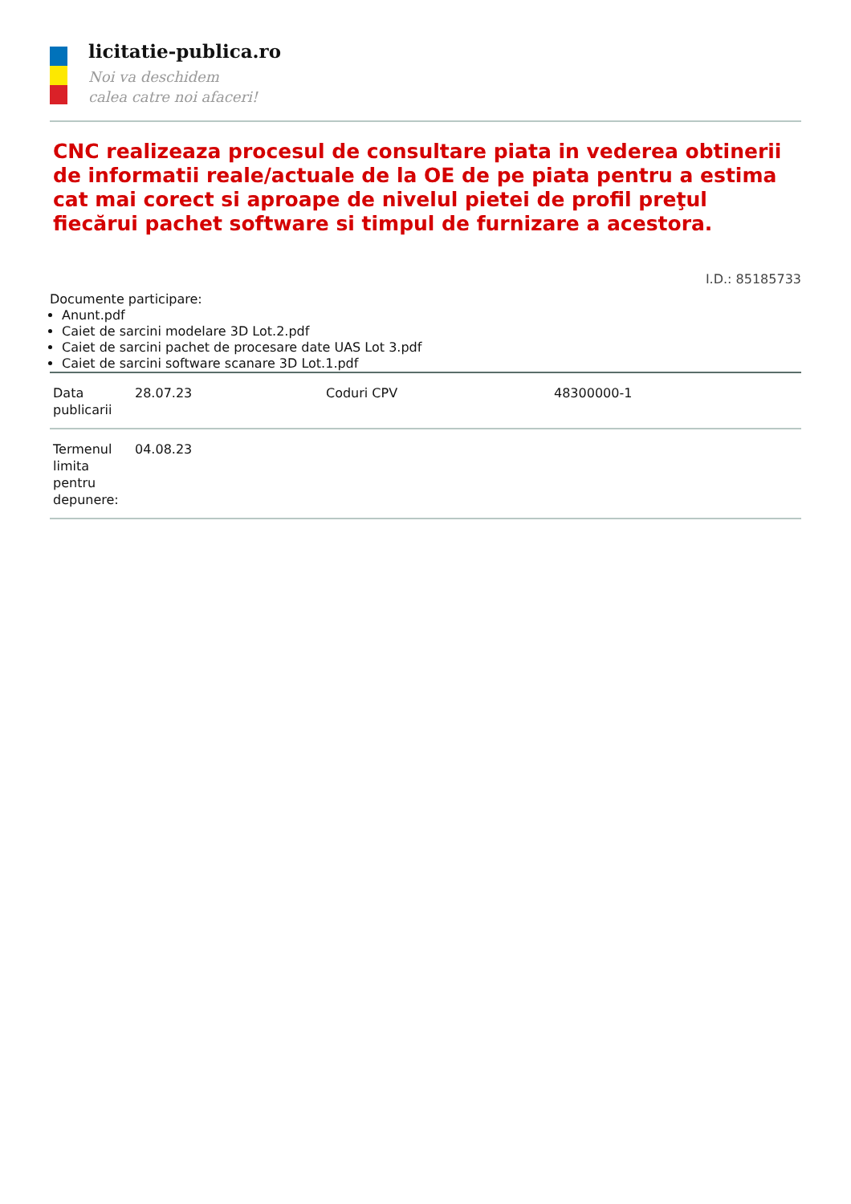licitatie-publica.ro
Noi va deschidem
calea catre noi afaceri!
CNC realizeaza procesul de consultare piata in vederea obtinerii de informatii reale/actuale de la OE de pe piata pentru a estima cat mai corect si aproape de nivelul pietei de profil preţul fiecărui pachet software si timpul de furnizare a acestora.
I.D.: 85185733
Documente participare:
Anunt.pdf
Caiet de sarcini modelare 3D Lot.2.pdf
Caiet de sarcini pachet de procesare date UAS Lot 3.pdf
Caiet de sarcini software scanare 3D Lot.1.pdf
| Data publicarii | 28.07.23 | Coduri CPV | 48300000-1 |
| Termenul limita pentru depunere: | 04.08.23 | | |